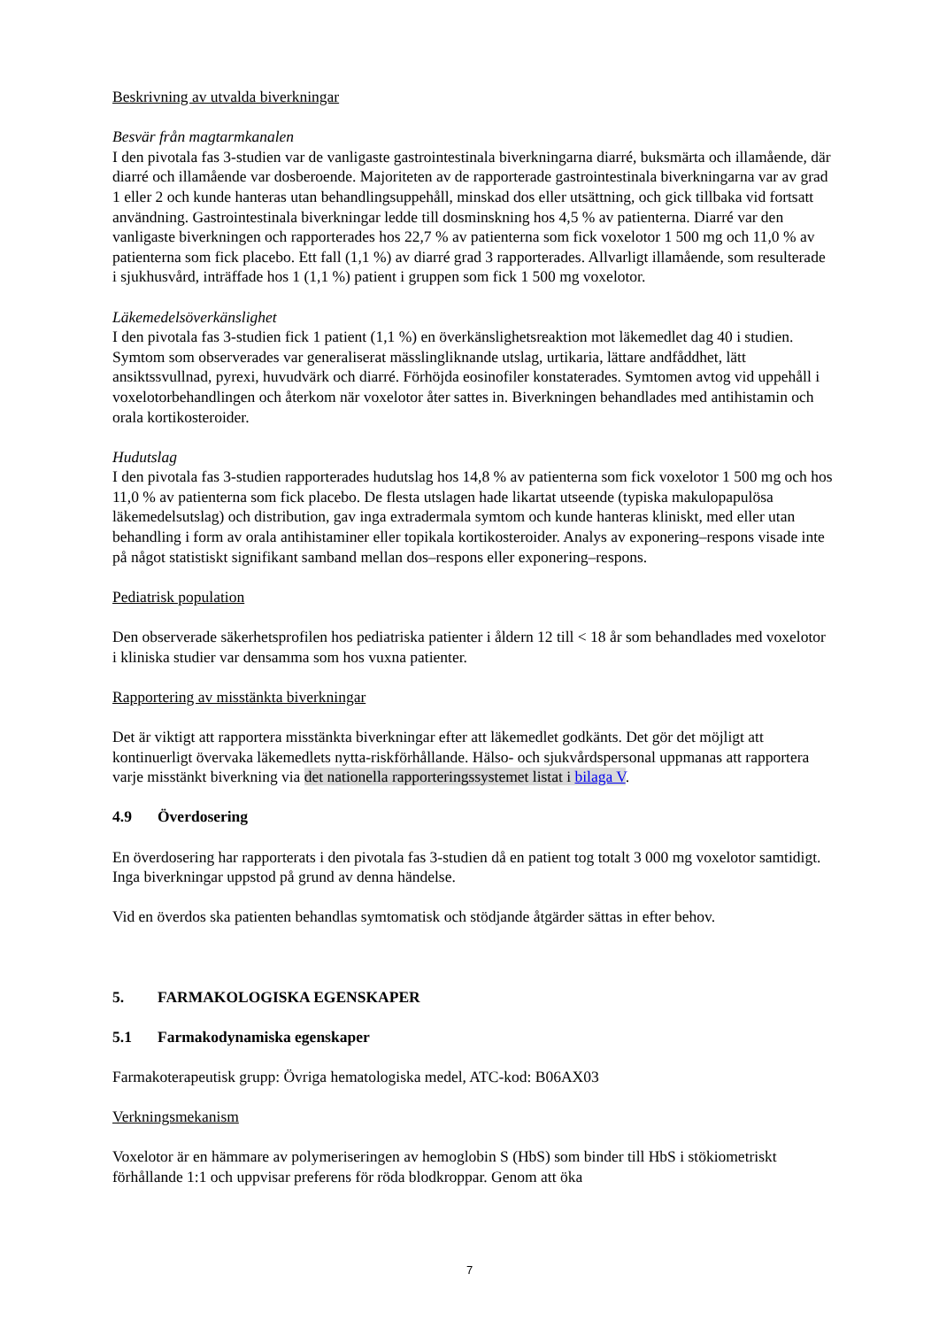Beskrivning av utvalda biverkningar
Besvär från magtarmkanalen
I den pivotala fas 3-studien var de vanligaste gastrointestinala biverkningarna diarré, buksmärta och illamående, där diarré och illamående var dosberoende. Majoriteten av de rapporterade gastrointestinala biverkningarna var av grad 1 eller 2 och kunde hanteras utan behandlingsuppehåll, minskad dos eller utsättning, och gick tillbaka vid fortsatt användning. Gastrointestinala biverkningar ledde till dosminskning hos 4,5 % av patienterna. Diarré var den vanligaste biverkningen och rapporterades hos 22,7 % av patienterna som fick voxelotor 1 500 mg och 11,0 % av patienterna som fick placebo. Ett fall (1,1 %) av diarré grad 3 rapporterades. Allvarligt illamående, som resulterade i sjukhusvård, inträffade hos 1 (1,1 %) patient i gruppen som fick 1 500 mg voxelotor.
Läkemedelsöverkänslighet
I den pivotala fas 3-studien fick 1 patient (1,1 %) en överkänslighetsreaktion mot läkemedlet dag 40 i studien. Symtom som observerades var generaliserat mässlingliknande utslag, urtikaria, lättare andfåddhet, lätt ansiktssvullnad, pyrexi, huvudvärk och diarré. Förhöjda eosinofiler konstaterades. Symtomen avtog vid uppehåll i voxelotorbehandlingen och återkom när voxelotor åter sattes in. Biverkningen behandlades med antihistamin och orala kortikosteroider.
Hudutslag
I den pivotala fas 3-studien rapporterades hudutslag hos 14,8 % av patienterna som fick voxelotor 1 500 mg och hos 11,0 % av patienterna som fick placebo. De flesta utslagen hade likartat utseende (typiska makulopapulösa läkemedelsutslag) och distribution, gav inga extradermala symtom och kunde hanteras kliniskt, med eller utan behandling i form av orala antihistaminer eller topikala kortikosteroider. Analys av exponering–respons visade inte på något statistiskt signifikant samband mellan dos–respons eller exponering–respons.
Pediatrisk population
Den observerade säkerhetsprofilen hos pediatriska patienter i åldern 12 till < 18 år som behandlades med voxelotor i kliniska studier var densamma som hos vuxna patienter.
Rapportering av misstänkta biverkningar
Det är viktigt att rapportera misstänkta biverkningar efter att läkemedlet godkänts. Det gör det möjligt att kontinuerligt övervaka läkemedlets nytta-riskförhållande. Hälso- och sjukvårdspersonal uppmanas att rapportera varje misstänkt biverkning via det nationella rapporteringssystemet listat i bilaga V.
4.9 Överdosering
En överdosering har rapporterats i den pivotala fas 3-studien då en patient tog totalt 3 000 mg voxelotor samtidigt. Inga biverkningar uppstod på grund av denna händelse.
Vid en överdos ska patienten behandlas symtomatisk och stödjande åtgärder sättas in efter behov.
5. FARMAKOLOGISKA EGENSKAPER
5.1 Farmakodynamiska egenskaper
Farmakoterapeutisk grupp: Övriga hematologiska medel, ATC-kod: B06AX03
Verkningsmekanism
Voxelotor är en hämmare av polymeriseringen av hemoglobin S (HbS) som binder till HbS i stökiometriskt förhållande 1:1 och uppvisar preferens för röda blodkroppar. Genom att öka
7